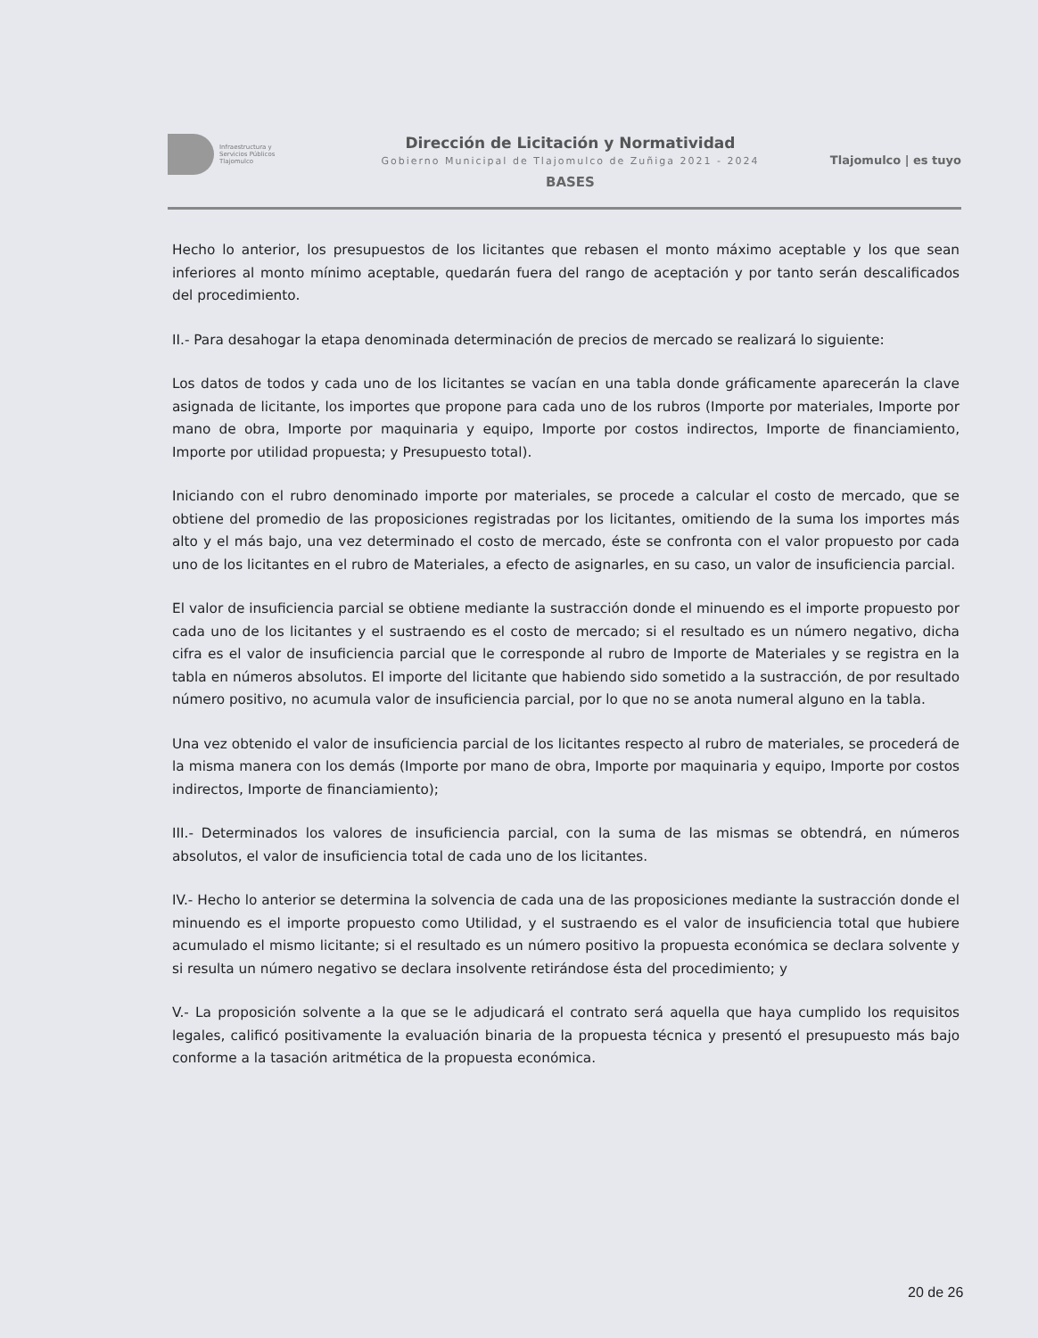Infraestructura y
Servicios Públicos
Tlajomulco
Dirección de Licitación y Normatividad
Gobierno Municipal de Tlajomulco de Zuñiga 2021 - 2024
BASES
Tlajomulco | es tuyo
Hecho lo anterior, los presupuestos de los licitantes que rebasen el monto máximo aceptable y los que sean inferiores al monto mínimo aceptable, quedarán fuera del rango de aceptación y por tanto serán descalificados del procedimiento.
II.- Para desahogar la etapa denominada determinación de precios de mercado se realizará lo siguiente:
Los datos de todos y cada uno de los licitantes se vacían en una tabla donde gráficamente aparecerán la clave asignada de licitante, los importes que propone para cada uno de los rubros (Importe por materiales, Importe por mano de obra, Importe por maquinaria y equipo, Importe por costos indirectos, Importe de financiamiento, Importe por utilidad propuesta; y Presupuesto total).
Iniciando con el rubro denominado importe por materiales, se procede a calcular el costo de mercado, que se obtiene del promedio de las proposiciones registradas por los licitantes, omitiendo de la suma los importes más alto y el más bajo, una vez determinado el costo de mercado, éste se confronta con el valor propuesto por cada uno de los licitantes en el rubro de Materiales, a efecto de asignarles, en su caso, un valor de insuficiencia parcial.
El valor de insuficiencia parcial se obtiene mediante la sustracción donde el minuendo es el importe propuesto por cada uno de los licitantes y el sustraendo es el costo de mercado; si el resultado es un número negativo, dicha cifra es el valor de insuficiencia parcial que le corresponde al rubro de Importe de Materiales y se registra en la tabla en números absolutos. El importe del licitante que habiendo sido sometido a la sustracción, de por resultado número positivo, no acumula valor de insuficiencia parcial, por lo que no se anota numeral alguno en la tabla.
Una vez obtenido el valor de insuficiencia parcial de los licitantes respecto al rubro de materiales, se procederá de la misma manera con los demás (Importe por mano de obra, Importe por maquinaria y equipo, Importe por costos indirectos, Importe de financiamiento);
III.- Determinados los valores de insuficiencia parcial, con la suma de las mismas se obtendrá, en números absolutos, el valor de insuficiencia total de cada uno de los licitantes.
IV.- Hecho lo anterior se determina la solvencia de cada una de las proposiciones mediante la sustracción donde el minuendo es el importe propuesto como Utilidad, y el sustraendo es el valor de insuficiencia total que hubiere acumulado el mismo licitante; si el resultado es un número positivo la propuesta económica se declara solvente y si resulta un número negativo se declara insolvente retirándose ésta del procedimiento; y
V.- La proposición solvente a la que se le adjudicará el contrato será aquella que haya cumplido los requisitos legales, calificó positivamente la evaluación binaria de la propuesta técnica y presentó el presupuesto más bajo conforme a la tasación aritmética de la propuesta económica.
20 de 26